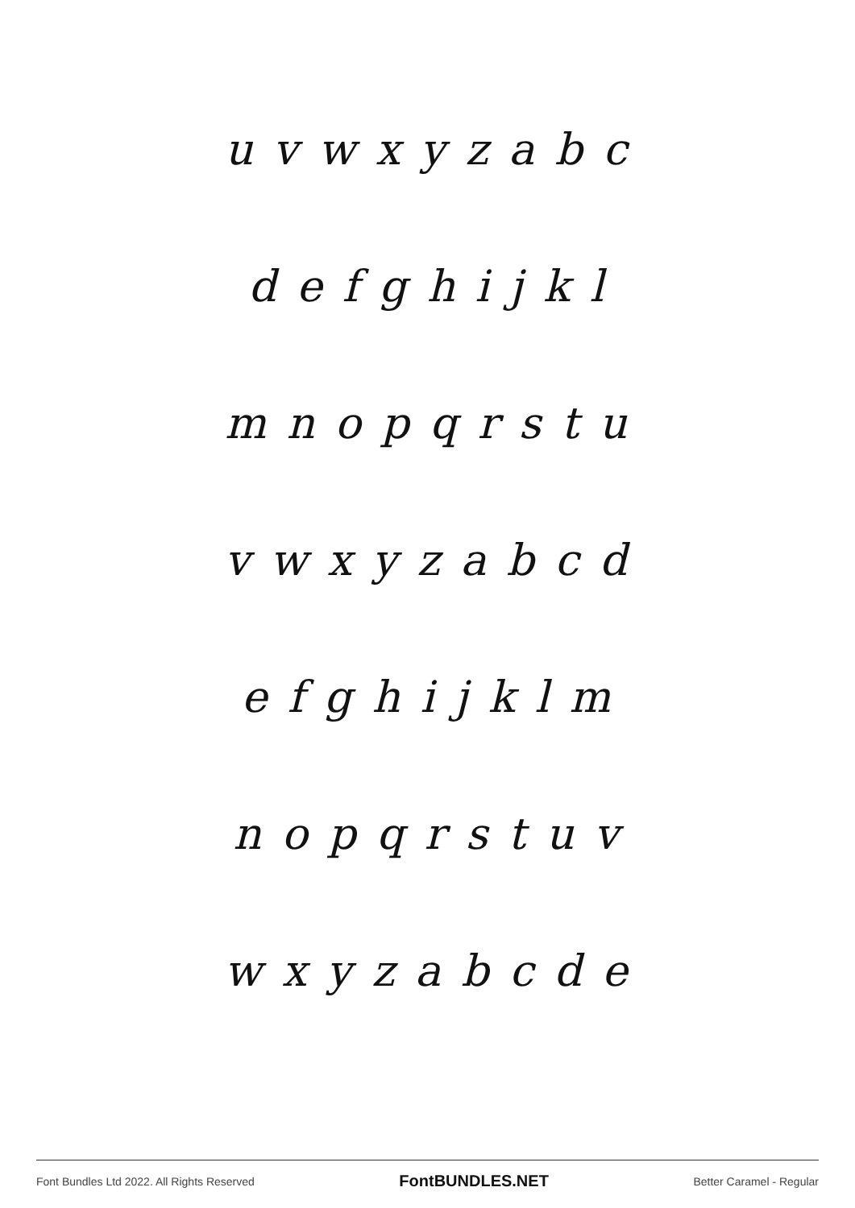u v w x y z a b c
d e f g h i j k l
m n o p q r s t u
v w x y z a b c d
e f g h i j k l m
n o p q r s t u v
w x y z a b c d e
Font Bundles Ltd 2022. All Rights Reserved FontBUNDLES.NET Better Caramel - Regular